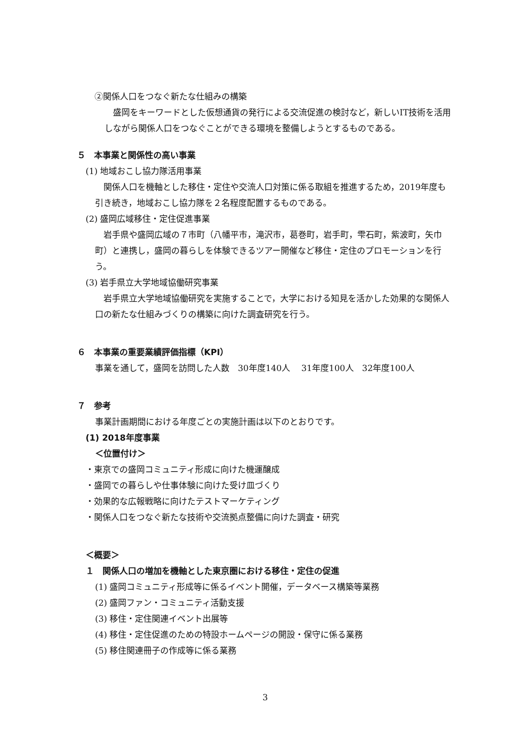②関係人口をつなぐ新たな仕組みの構築
盛岡をキーワードとした仮想通貨の発行による交流促進の検討など，新しいIT技術を活用しながら関係人口をつなぐことができる環境を整備しようとするものである。
５　本事業と関係性の高い事業
(1) 地域おこし協力隊活用事業
関係人口を機軸とした移住・定住や交流人口対策に係る取組を推進するため，2019年度も引き続き，地域おこし協力隊を２名程度配置するものである。
(2) 盛岡広域移住・定住促進事業
岩手県や盛岡広域の７市町（八幡平市，滝沢市，葛巻町，岩手町，雫石町，紫波町，矢巾町）と連携し，盛岡の暮らしを体験できるツアー開催など移住・定住のプロモーションを行う。
(3) 岩手県立大学地域協働研究事業
岩手県立大学地域協働研究を実施することで，大学における知見を活かした効果的な関係人口の新たな仕組みづくりの構築に向けた調査研究を行う。
６　本事業の重要業績評価指標（KPI）
事業を通して，盛岡を訪問した人数　30年度140人　 31年度100人　32年度100人
７　参考
事業計画期間における年度ごとの実施計画は以下のとおりです。
(1) 2018年度事業
＜位置付け＞
・東京での盛岡コミュニティ形成に向けた機運醸成
・盛岡での暮らしや仕事体験に向けた受け皿づくり
・効果的な広報戦略に向けたテストマーケティング
・関係人口をつなぐ新たな技術や交流拠点整備に向けた調査・研究
＜概要＞
１　関係人口の増加を機軸とした東京圏における移住・定住の促進
(1) 盛岡コミュニティ形成等に係るイベント開催，データベース構築等業務
(2) 盛岡ファン・コミュニティ活動支援
(3) 移住・定住関連イベント出展等
(4) 移住・定住促進のための特設ホームページの開設・保守に係る業務
(5) 移住関連冊子の作成等に係る業務
3